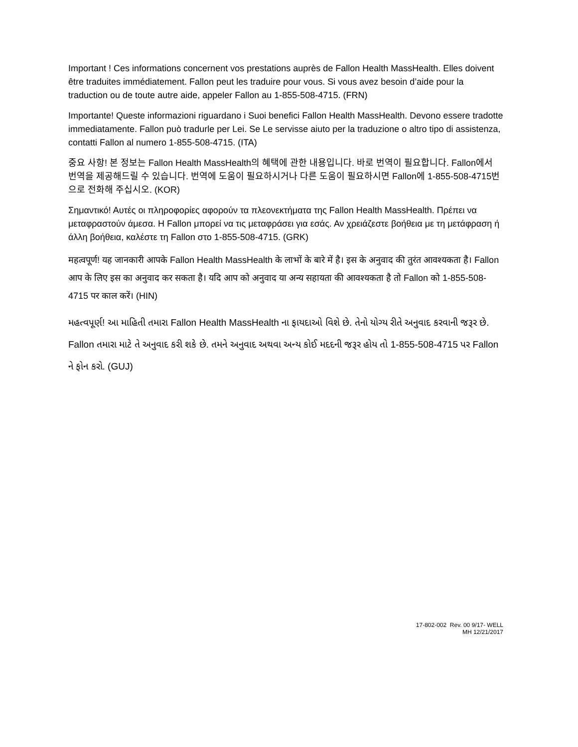Important ! Ces informations concernent vos prestations auprès de Fallon Health MassHealth. Elles doivent être traduites immédiatement. Fallon peut les traduire pour vous. Si vous avez besoin d’aide pour la traduction ou de toute autre aide, appeler Fallon au 1-855-508-4715. (FRN)
Importante! Queste informazioni riguardano i Suoi benefici Fallon Health MassHealth. Devono essere tradotte immediatamente. Fallon può tradurle per Lei. Se Le servisse aiuto per la traduzione o altro tipo di assistenza, contatti Fallon al numero 1-855-508-4715. (ITA)
중요 사항! 본 정보는 Fallon Health MassHealth의 혜택에 관한 내용입니다. 바로 번역이 필요합니다. Fallon에서 번역을 제공해드릴 수 있습니다. 번역에 도움이 필요하시거나 다른 도움이 필요하시면 Fallon에 1-855-508-4715번으로 전화해 주십시오. (KOR)
Σημαντικό! Αυτές οι πληροφορίες αφορούν τα πλεονεκτήματα της Fallon Health MassHealth. Πρέπει να μεταφραστούν άμεσα. Η Fallon μπορεί να τις μεταφράσει για εσάς. Αν χρειάζεστε βοήθεια με τη μετάφραση ή άλλη βοήθεια, καλέστε τη Fallon στο 1-855-508-4715. (GRK)
महत्वपूर्ण! यह जानकारी आपके Fallon Health MassHealth के लाभों के बारे में है। इस के अनुवाद की तुरंत आवश्यकता है। Fallon आप के लिए इस का अनुवाद कर सकता है। यदि आप को अनुवाद या अन्य सहायता की आवश्यकता है तो Fallon को 1-855-508-4715 पर काल करें। (HIN)
મહત્વપૂર્ણ! આ માહિતી તમારા Fallon Health MassHealth ના ફાયદાઓ વિશે છે. તેનો યોગ્ય રીતે અનુવાદ કરવાની જરૂર છે. Fallon તમારા માટે તે અનુવાદ કરી શકે છે. તમને અનુવાદ અથવા અન્ય કોઈ મદદની જરૂર હોય તો 1-855-508-4715 પર Fallon ને ફોન કરો. (GUJ)
17-802-002 Rev. 00 9/17- WELL
MH 12/21/2017